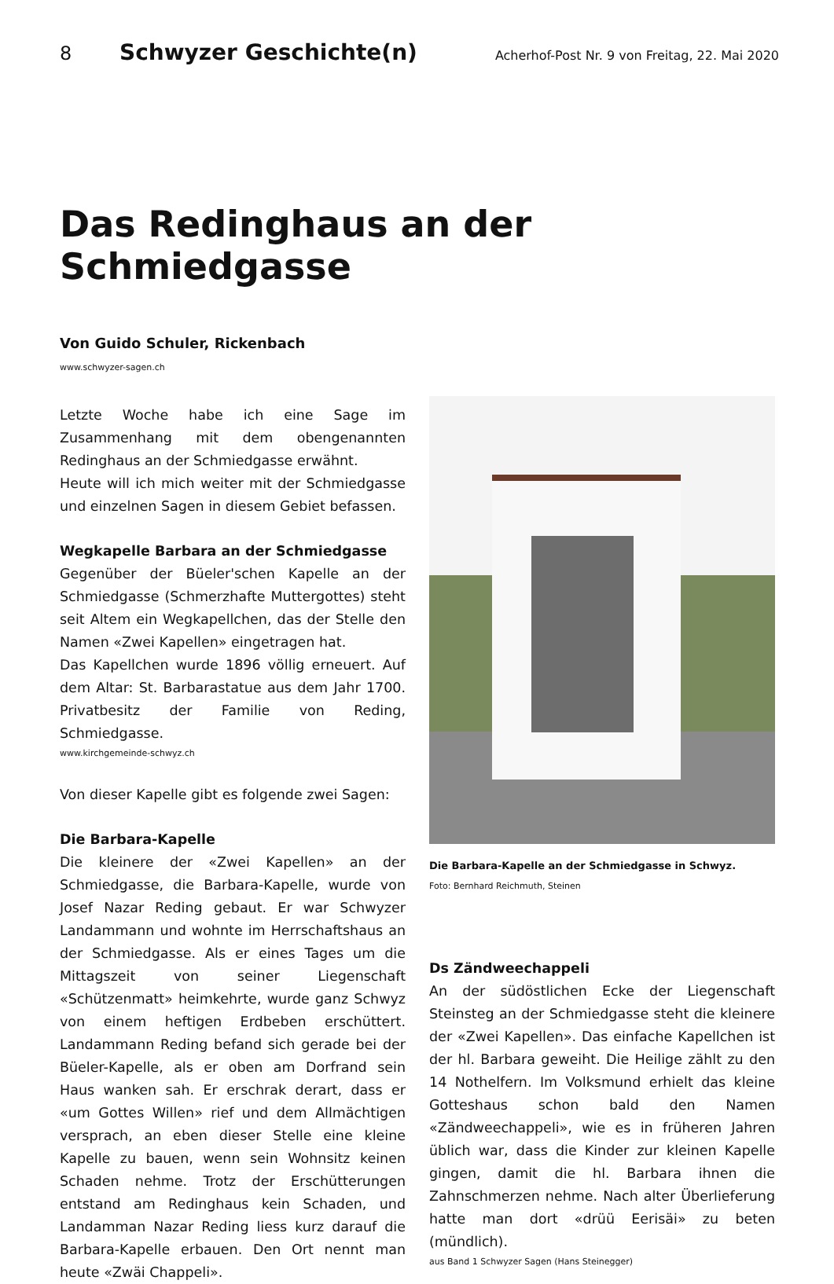8 Schwyzer Geschichte(n) Acherhof-Post Nr. 9 von Freitag, 22. Mai 2020
Das Redinghaus an der Schmiedgasse
Von Guido Schuler, Rickenbach
www.schwyzer-sagen.ch
Letzte Woche habe ich eine Sage im Zusammenhang mit dem obengenannten Redinghaus an der Schmiedgasse erwähnt.
Heute will ich mich weiter mit der Schmiedgasse und einzelnen Sagen in diesem Gebiet befassen.
Wegkapelle Barbara an der Schmiedgasse
Gegenüber der Büeler'schen Kapelle an der Schmiedgasse (Schmerzhafte Muttergottes) steht seit Altem ein Wegkapellchen, das der Stelle den Namen «Zwei Kapellen» eingetragen hat.
Das Kapellchen wurde 1896 völlig erneuert. Auf dem Altar: St. Barbarastatue aus dem Jahr 1700. Privatbesitz der Familie von Reding, Schmiedgasse.
www.kirchgemeinde-schwyz.ch
Von dieser Kapelle gibt es folgende zwei Sagen:
Die Barbara-Kapelle
Die kleinere der «Zwei Kapellen» an der Schmiedgasse, die Barbara-Kapelle, wurde von Josef Nazar Reding gebaut. Er war Schwyzer Landammann und wohnte im Herrschaftshaus an der Schmiedgasse. Als er eines Tages um die Mittagszeit von seiner Liegenschaft «Schützenmatt» heimkehrte, wurde ganz Schwyz von einem heftigen Erdbeben erschüttert. Landammann Reding befand sich gerade bei der Büeler-Kapelle, als er oben am Dorfrand sein Haus wanken sah. Er erschrak derart, dass er «um Gottes Willen» rief und dem Allmächtigen versprach, an eben dieser Stelle eine kleine Kapelle zu bauen, wenn sein Wohnsitz keinen Schaden nehme. Trotz der Erschütterungen entstand am Redinghaus kein Schaden, und Landamman Nazar Reding liess kurz darauf die Barbara-Kapelle erbauen. Den Ort nennt man heute «Zwäi Chappeli».
Die Barbara-Kapelle an der Schmiedgasse in Schwyz.
Foto: Bernhard Reichmuth, Steinen
Ds Zändweechappeli
An der südöstlichen Ecke der Liegenschaft Steinsteg an der Schmiedgasse steht die kleinere der «Zwei Kapellen». Das einfache Kapellchen ist der hl. Barbara geweiht. Die Heilige zählt zu den 14 Nothelfern. Im Volksmund erhielt das kleine Gotteshaus schon bald den Namen «Zändweechappeli», wie es in früheren Jahren üblich war, dass die Kinder zur kleinen Kapelle gingen, damit die hl. Barbara ihnen die Zahnschmerzen nehme. Nach alter Überlieferung hatte man dort «drüü Eerisäi» zu beten (mündlich).
aus Band 1 Schwyzer Sagen (Hans Steinegger)